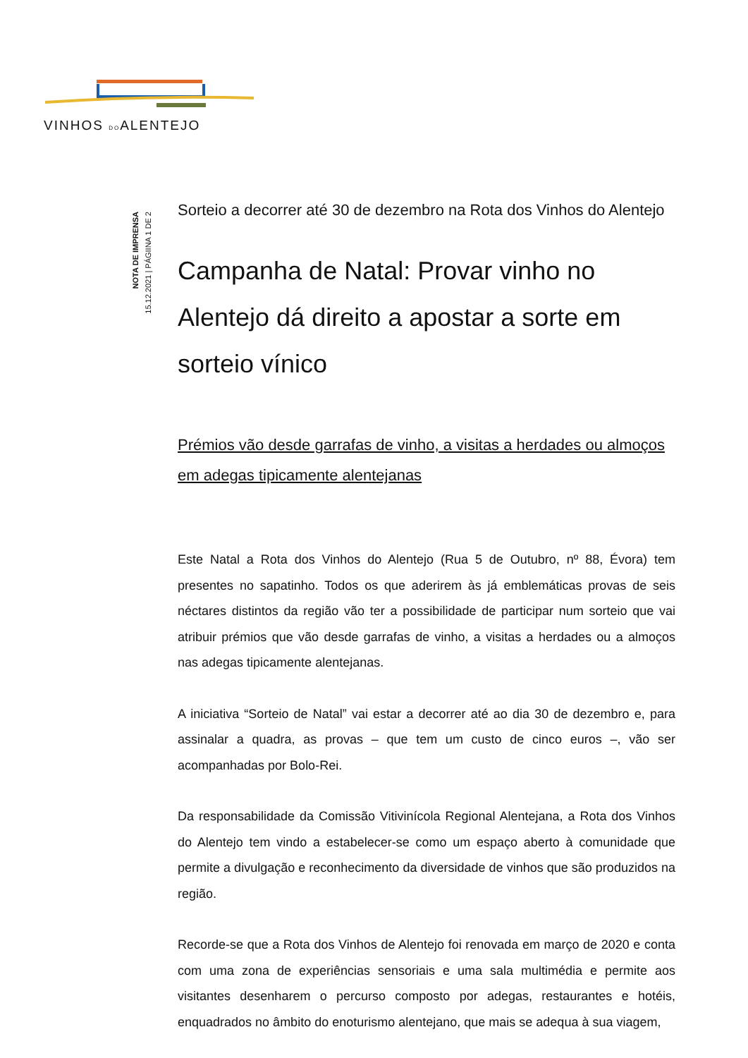VINHOS DOALENTEJO
NOTA DE IMPRENSA
15.12.2021 | PÁGIINA 1 DE 2
Sorteio a decorrer até 30 de dezembro na Rota dos Vinhos do Alentejo
Campanha de Natal: Provar vinho no Alentejo dá direito a apostar a sorte em sorteio vínico
Prémios vão desde garrafas de vinho, a visitas a herdades ou almoços em adegas tipicamente alentejanas
Este Natal a Rota dos Vinhos do Alentejo (Rua 5 de Outubro, nº 88, Évora) tem presentes no sapatinho. Todos os que aderirem às já emblemáticas provas de seis néctares distintos da região vão ter a possibilidade de participar num sorteio que vai atribuir prémios que vão desde garrafas de vinho, a visitas a herdades ou a almoços nas adegas tipicamente alentejanas.
A iniciativa “Sorteio de Natal” vai estar a decorrer até ao dia 30 de dezembro e, para assinalar a quadra, as provas – que tem um custo de cinco euros –, vão ser acompanhadas por Bolo-Rei.
Da responsabilidade da Comissão Vitivinícola Regional Alentejana, a Rota dos Vinhos do Alentejo tem vindo a estabelecer-se como um espaço aberto à comunidade que permite a divulgação e reconhecimento da diversidade de vinhos que são produzidos na região.
Recorde-se que a Rota dos Vinhos de Alentejo foi renovada em março de 2020 e conta com uma zona de experiências sensoriais e uma sala multimédia e permite aos visitantes desenharem o percurso composto por adegas, restaurantes e hotéis, enquadrados no âmbito do enoturismo alentejano, que mais se adequa à sua viagem,